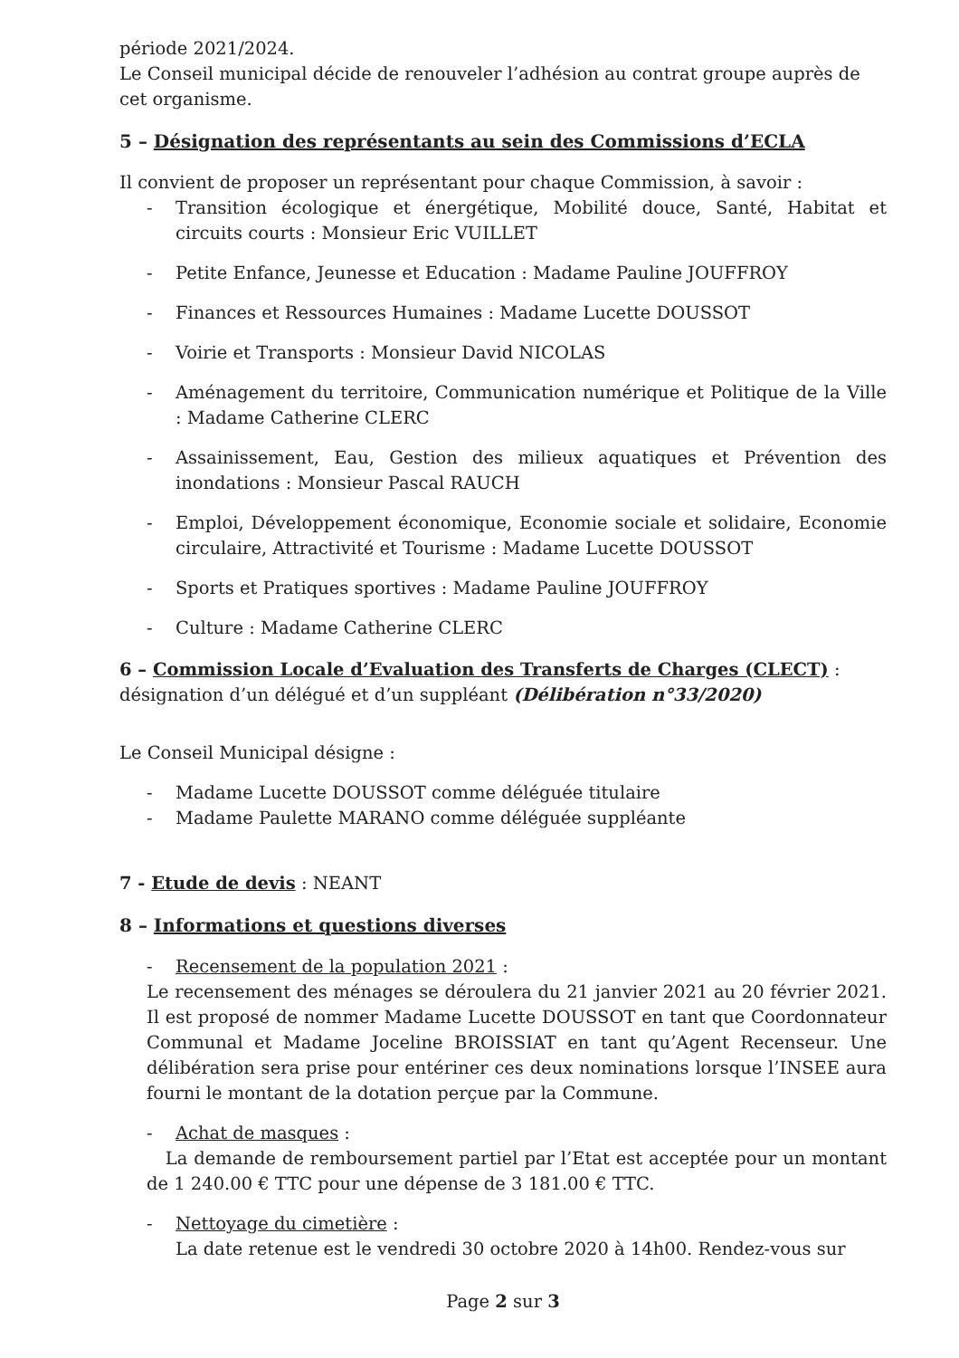période 2021/2024.
Le Conseil municipal décide de renouveler l’adhésion au contrat groupe auprès de cet organisme.
5 – Désignation des représentants au sein des Commissions d’ECLA
Il convient de proposer un représentant pour chaque Commission, à savoir :
- Transition écologique et énergétique, Mobilité douce, Santé, Habitat et circuits courts : Monsieur Eric VUILLET
- Petite Enfance, Jeunesse et Education : Madame Pauline JOUFFROY
- Finances et Ressources Humaines : Madame Lucette DOUSSOT
- Voirie et Transports : Monsieur David NICOLAS
- Aménagement du territoire, Communication numérique et Politique de la Ville : Madame Catherine CLERC
- Assainissement, Eau, Gestion des milieux aquatiques et Prévention des inondations : Monsieur Pascal RAUCH
- Emploi, Développement économique, Economie sociale et solidaire, Economie circulaire, Attractivité et Tourisme : Madame Lucette DOUSSOT
- Sports et Pratiques sportives : Madame Pauline JOUFFROY
- Culture : Madame Catherine CLERC
6 – Commission Locale d’Evaluation des Transferts de Charges (CLECT) : désignation d’un délégué et d’un suppléant (Délibération n°33/2020)
Le Conseil Municipal désigne :
- Madame Lucette DOUSSOT comme déléguée titulaire
- Madame Paulette MARANO comme déléguée suppléante
7 - Etude de devis : NEANT
8 – Informations et questions diverses
- Recensement de la population 2021 :
Le recensement des ménages se déroulera du 21 janvier 2021 au 20 février 2021. Il est proposé de nommer Madame Lucette DOUSSOT en tant que Coordonnateur Communal et Madame Joceline BROISSIAT en tant qu’Agent Recenseur. Une délibération sera prise pour entériner ces deux nominations lorsque l’INSEE aura fourni le montant de la dotation perçue par la Commune.
- Achat de masques :
La demande de remboursement partiel par l’Etat est acceptée pour un montant de 1 240.00 € TTC pour une dépense de 3 181.00 € TTC.
- Nettoyage du cimetière :
La date retenue est le vendredi 30 octobre 2020 à 14h00. Rendez-vous sur
Page 2 sur 3